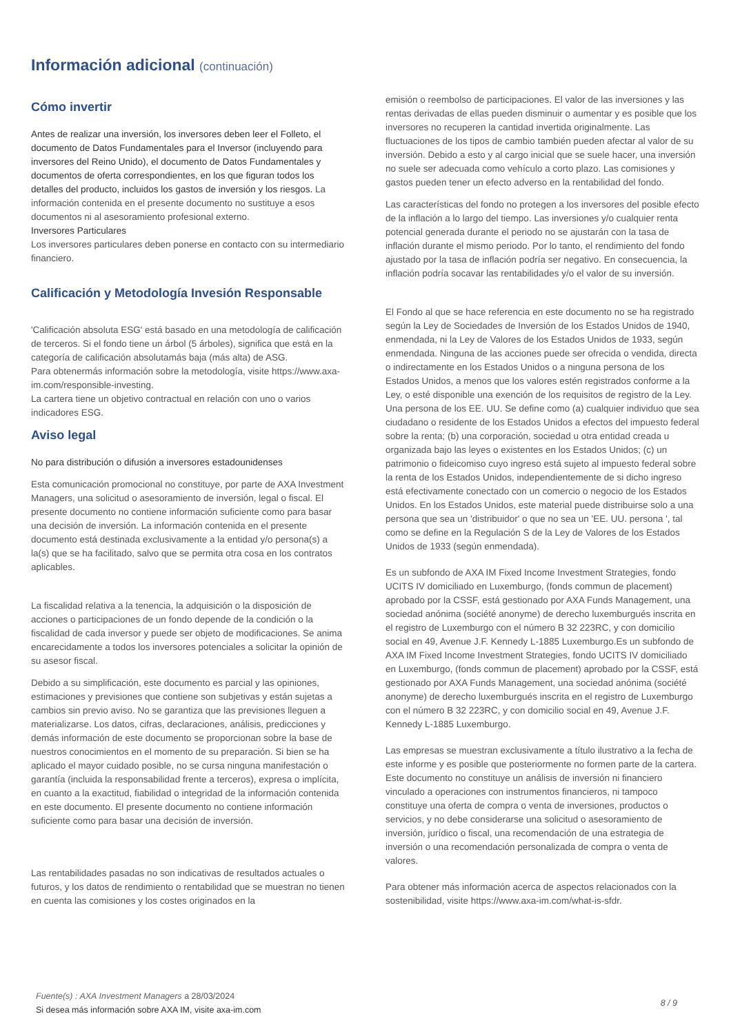Información adicional (continuación)
Cómo invertir
Antes de realizar una inversión, los inversores deben leer el Folleto, el documento de Datos Fundamentales para el Inversor (incluyendo para inversores del Reino Unido), el documento de Datos Fundamentales y documentos de oferta correspondientes, en los que figuran todos los detalles del producto, incluidos los gastos de inversión y los riesgos. La información contenida en el presente documento no sustituye a esos documentos ni al asesoramiento profesional externo.
Inversores Particulares
Los inversores particulares deben ponerse en contacto con su intermediario financiero.
Calificación y Metodología Invesión Responsable
'Calificación absoluta ESG' está basado en una metodología de calificación de terceros. Si el fondo tiene un árbol (5 árboles), significa que está en la categoría de calificación absolutamás baja (más alta) de ASG.
Para obtenermás información sobre la metodología, visite https://www.axa-im.com/responsible-investing.
La cartera tiene un objetivo contractual en relación con uno o varios indicadores ESG.
Aviso legal
No para distribución o difusión a inversores estadounidenses
Esta comunicación promocional no constituye, por parte de AXA Investment Managers, una solicitud o asesoramiento de inversión, legal o fiscal. El presente documento no contiene información suficiente como para basar una decisión de inversión. La información contenida en el presente documento está destinada exclusivamente a la entidad y/o persona(s) a la(s) que se ha facilitado, salvo que se permita otra cosa en los contratos aplicables.
La fiscalidad relativa a la tenencia, la adquisición o la disposición de acciones o participaciones de un fondo depende de la condición o la fiscalidad de cada inversor y puede ser objeto de modificaciones. Se anima encarecidamente a todos los inversores potenciales a solicitar la opinión de su asesor fiscal.
Debido a su simplificación, este documento es parcial y las opiniones, estimaciones y previsiones que contiene son subjetivas y están sujetas a cambios sin previo aviso. No se garantiza que las previsiones lleguen a materializarse. Los datos, cifras, declaraciones, análisis, predicciones y demás información de este documento se proporcionan sobre la base de nuestros conocimientos en el momento de su preparación. Si bien se ha aplicado el mayor cuidado posible, no se cursa ninguna manifestación o garantía (incluida la responsabilidad frente a terceros), expresa o implícita, en cuanto a la exactitud, fiabilidad o integridad de la información contenida en este documento. El presente documento no contiene información suficiente como para basar una decisión de inversión.
Las rentabilidades pasadas no son indicativas de resultados actuales o futuros, y los datos de rendimiento o rentabilidad que se muestran no tienen en cuenta las comisiones y los costes originados en la
emisión o reembolso de participaciones. El valor de las inversiones y las rentas derivadas de ellas pueden disminuir o aumentar y es posible que los inversores no recuperen la cantidad invertida originalmente. Las fluctuaciones de los tipos de cambio también pueden afectar al valor de su inversión. Debido a esto y al cargo inicial que se suele hacer, una inversión no suele ser adecuada como vehículo a corto plazo. Las comisiones y gastos pueden tener un efecto adverso en la rentabilidad del fondo.
Las características del fondo no protegen a los inversores del posible efecto de la inflación a lo largo del tiempo. Las inversiones y/o cualquier renta potencial generada durante el periodo no se ajustarán con la tasa de inflación durante el mismo periodo. Por lo tanto, el rendimiento del fondo ajustado por la tasa de inflación podría ser negativo. En consecuencia, la inflación podría socavar las rentabilidades y/o el valor de su inversión.
El Fondo al que se hace referencia en este documento no se ha registrado según la Ley de Sociedades de Inversión de los Estados Unidos de 1940, enmendada, ni la Ley de Valores de los Estados Unidos de 1933, según enmendada. Ninguna de las acciones puede ser ofrecida o vendida, directa o indirectamente en los Estados Unidos o a ninguna persona de los Estados Unidos, a menos que los valores estén registrados conforme a la Ley, o esté disponible una exención de los requisitos de registro de la Ley. Una persona de los EE. UU. Se define como (a) cualquier individuo que sea ciudadano o residente de los Estados Unidos a efectos del impuesto federal sobre la renta; (b) una corporación, sociedad u otra entidad creada u organizada bajo las leyes o existentes en los Estados Unidos; (c) un patrimonio o fideicomiso cuyo ingreso está sujeto al impuesto federal sobre la renta de los Estados Unidos, independientemente de si dicho ingreso está efectivamente conectado con un comercio o negocio de los Estados Unidos. En los Estados Unidos, este material puede distribuirse solo a una persona que sea un 'distribuidor' o que no sea un 'EE. UU. persona ', tal como se define en la Regulación S de la Ley de Valores de los Estados Unidos de 1933 (según enmendada).
Es un subfondo de AXA IM Fixed Income Investment Strategies, fondo UCITS IV domiciliado en Luxemburgo, (fonds commun de placement) aprobado por la CSSF, está gestionado por AXA Funds Management, una sociedad anónima (société anonyme) de derecho luxemburgués inscrita en el registro de Luxemburgo con el número B 32 223RC, y con domicilio social en 49, Avenue J.F. Kennedy L-1885 Luxemburgo.Es un subfondo de AXA IM Fixed Income Investment Strategies, fondo UCITS IV domiciliado en Luxemburgo, (fonds commun de placement) aprobado por la CSSF, está gestionado por AXA Funds Management, una sociedad anónima (société anonyme) de derecho luxemburgués inscrita en el registro de Luxemburgo con el número B 32 223RC, y con domicilio social en 49, Avenue J.F. Kennedy L-1885 Luxemburgo.
Las empresas se muestran exclusivamente a título ilustrativo a la fecha de este informe y es posible que posteriormente no formen parte de la cartera. Este documento no constituye un análisis de inversión ni financiero vinculado a operaciones con instrumentos financieros, ni tampoco constituye una oferta de compra o venta de inversiones, productos o servicios, y no debe considerarse una solicitud o asesoramiento de inversión, jurídico o fiscal, una recomendación de una estrategia de inversión o una recomendación personalizada de compra o venta de valores.
Para obtener más información acerca de aspectos relacionados con la sostenibilidad, visite https://www.axa-im.com/what-is-sfdr.
Fuente(s) : AXA Investment Managers a 28/03/2024
Si desea más información sobre AXA IM, visite axa-im.com
8 / 9